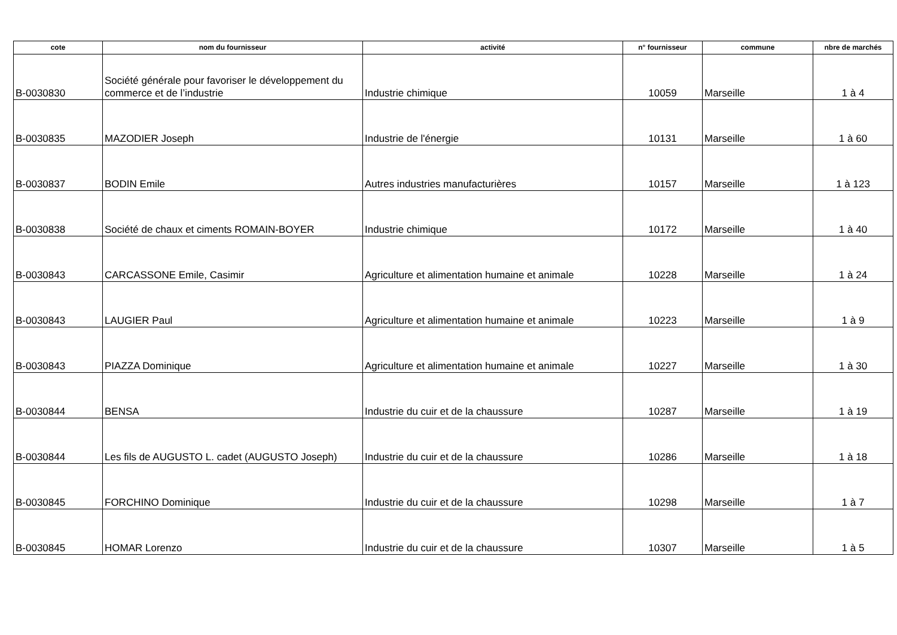| cote | nom du fournisseur | activité | n° fournisseur | commune | nbre de marchés |
| --- | --- | --- | --- | --- | --- |
| B-0030830 | Société générale pour favoriser le développement du commerce et de l’industrie | Industrie chimique | 10059 | Marseille | 1 à 4 |
| B-0030835 | MAZODIER Joseph | Industrie de l'énergie | 10131 | Marseille | 1 à 60 |
| B-0030837 | BODIN Emile | Autres industries manufacturières | 10157 | Marseille | 1 à 123 |
| B-0030838 | Société de chaux et ciments ROMAIN-BOYER | Industrie chimique | 10172 | Marseille | 1 à 40 |
| B-0030843 | CARCASSONE Emile, Casimir | Agriculture et alimentation humaine et animale | 10228 | Marseille | 1 à 24 |
| B-0030843 | LAUGIER Paul | Agriculture et alimentation humaine et animale | 10223 | Marseille | 1 à 9 |
| B-0030843 | PIAZZA Dominique | Agriculture et alimentation humaine et animale | 10227 | Marseille | 1 à 30 |
| B-0030844 | BENSA | Industrie du cuir et de la chaussure | 10287 | Marseille | 1 à 19 |
| B-0030844 | Les fils de AUGUSTO L. cadet (AUGUSTO Joseph) | Industrie du cuir et de la chaussure | 10286 | Marseille | 1 à 18 |
| B-0030845 | FORCHINO Dominique | Industrie du cuir et de la chaussure | 10298 | Marseille | 1 à 7 |
| B-0030845 | HOMAR Lorenzo | Industrie du cuir et de la chaussure | 10307 | Marseille | 1 à 5 |